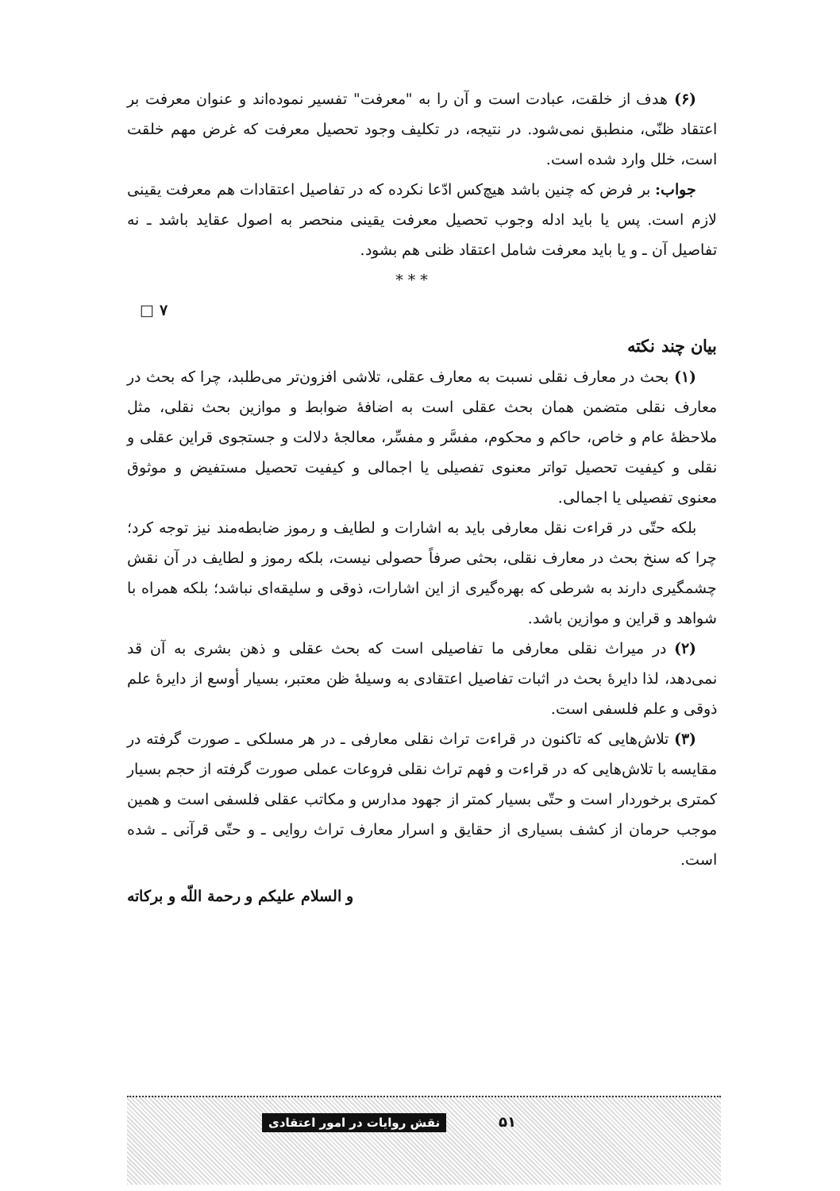(۶) هدف از خلقت، عبادت است و آن را به "معرفت" تفسیر نموده‌اند و عنوان معرفت بر اعتقاد ظنّی، منطبق نمی‌شود. در نتیجه، در تکلیف وجود تحصیل معرفت که غرض مهم خلقت است، خلل وارد شده است.
جواب: بر فرض که چنین باشد هیچ‌کس ادّعا نکرده که در تفاصیل اعتقادات هم معرفت یقینی لازم است. پس یا باید ادله وجوب تحصیل معرفت یقینی منحصر به اصول عقاید باشد ـ نه تفاصیل آن ـ و یا باید معرفت شامل اعتقاد ظنی هم بشود.
* * *
□ ۷
بیان چند نکته
(۱) بحث در معارف نقلی نسبت به معارف عقلی، تلاشی افزون‌تر می‌طلبد، چرا که بحث در معارف نقلی متضمن همان بحث عقلی است به اضافهٔ ضوابط و موازین بحث نقلی، مثل ملاحظهٔ عام و خاص، حاکم و محکوم، مفسَّر و مفسِّر، معالجهٔ دلالت و جستجوی قراین عقلی و نقلی و کیفیت تحصیل تواتر معنوی تفصیلی یا اجمالی و کیفیت تحصیل مستفیض و موثوق معنوی تفصیلی یا اجمالی.
بلکه حتّی در قراءت نقل معارفی باید به اشارات و لطایف و رموز ضابطه‌مند نیز توجه کرد؛ چرا که سنخ بحث در معارف نقلی، بحثی صرفاً حصولی نیست، بلکه رموز و لطایف در آن نقش چشمگیری دارند به شرطی که بهره‌گیری از این اشارات، ذوقی و سلیقه‌ای نباشد؛ بلکه همراه با شواهد و قراین و موازین باشد.
(۲) در میراث نقلی معارفی ما تفاصیلی است که بحث عقلی و ذهن بشری به آن قد نمی‌دهد، لذا دایرهٔ بحث در اثبات تفاصیل اعتقادی به وسیلهٔ ظن معتبر، بسیار أوسع از دایرهٔ علم ذوقی و علم فلسفی است.
(۳) تلاش‌هایی که تاکنون در قراءت تراث نقلی معارفی ـ در هر مسلکی ـ صورت گرفته در مقایسه با تلاش‌هایی که در قراءت و فهم تراث نقلی فروعات عملی صورت گرفته از حجم بسیار کمتری برخوردار است و حتّی بسیار کمتر از جهود مدارس و مکاتب عقلی فلسفی است و همین موجب حرمان از کشف بسیاری از حقایق و اسرار معارف تراث روایی ـ و حتّی قرآنی ـ شده است.
و السلام علیکم و رحمة اللّه و برکاته
۵۱ نقش روایات در امور اعتقادی